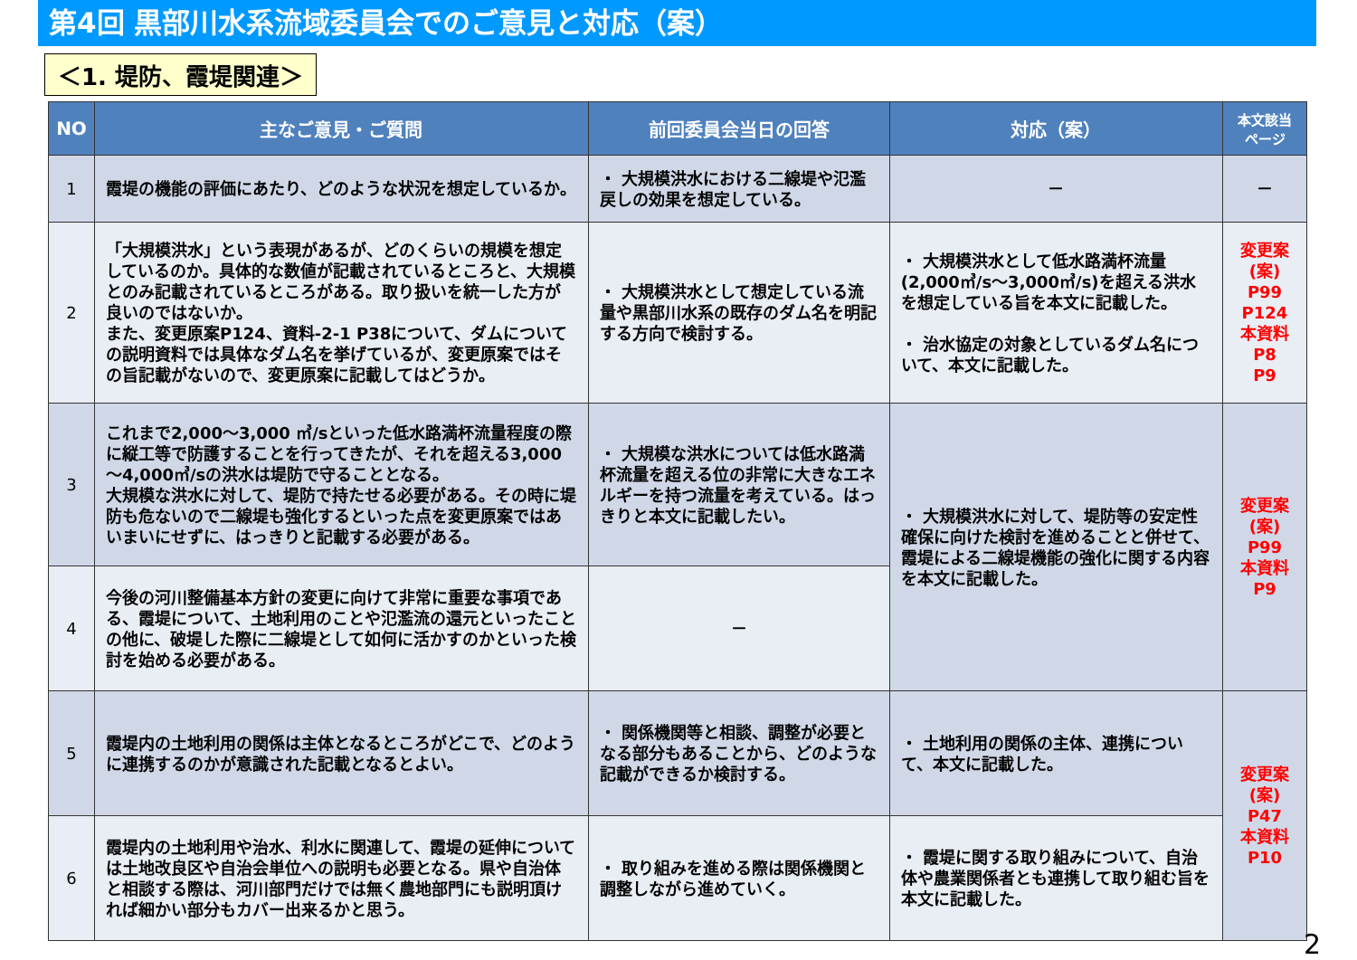第4回 黒部川水系流域委員会でのご意見と対応（案）
＜1. 堤防、霞堤関連＞
| NO | 主なご意見・ご質問 | 前回委員会当日の回答 | 対応（案） | 本文該当 ページ |
| --- | --- | --- | --- | --- |
| 1 | 霞堤の機能の評価にあたり、どのような状況を想定しているか。 | ・ 大規模洪水における二線堤や氾濫戻しの効果を想定している。 | － | － |
| 2 | 「大規模洪水」という表現があるが、どのくらいの規模を想定しているのか。具体的な数値が記載されているところと、大規模とのみ記載されているところがある。取り扱いを統一した方が良いのではないか。 また、変更原案P124、資料-2-1 P38について、ダムについての説明資料では具体なダム名を挙げているが、変更原案ではその旨記載がないので、変更原案に記載してはどうか。 | ・ 大規模洪水として想定している流量や黒部川水系の既存のダム名を明記する方向で検討する。 | ・ 大規模洪水として低水路満杯流量(2,000㎥/s～3,000㎥/s)を超える洪水を想定している旨を本文に記載した。 ・ 治水協定の対象としているダム名について、本文に記載した。 | 変更案 (案) P99 P124 本資料 P8 P9 |
| 3 | これまで2,000～3,000 ㎥/sといった低水路満杯流量程度の際に縦工等で防護することを行ってきたが、それを超える3,000～4,000㎥/sの洪水は堤防で守ることとなる。 大規模な洪水に対して、堤防で持たせる必要がある。その時に堤防も危ないので二線堤も強化するといった点を変更原案ではあいまいにせずに、はっきりと記載する必要がある。 | ・ 大規模な洪水については低水路満杯流量を超える位の非常に大きなエネルギーを持つ流量を考えている。はっきりと本文に記載したい。 | ・ 大規模洪水に対して、堤防等の安定性確保に向けた検討を進めることと併せて、霞堤による二線堤機能の強化に関する内容を本文に記載した。 | 変更案 (案) P99 本資料 P9 |
| 4 | 今後の河川整備基本方針の変更に向けて非常に重要な事項である、霞堤について、土地利用のことや氾濫流の還元といったことの他に、破堤した際に二線堤として如何に活かすのかといった検討を始める必要がある。 | － | | |
| 5 | 霞堤内の土地利用の関係は主体となるところがどこで、どのように連携するのかが意識された記載となるとよい。 | ・ 関係機関等と相談、調整が必要となる部分もあることから、どのような記載ができるか検討する。 | ・ 土地利用の関係の主体、連携について、本文に記載した。 | 変更案 (案) P47 本資料 P10 |
| 6 | 霞堤内の土地利用や治水、利水に関連して、霞堤の延伸については土地改良区や自治会単位への説明も必要となる。県や自治体と相談する際は、河川部門だけでは無く農地部門にも説明頂ければ細かい部分もカバー出来るかと思う。 | ・ 取り組みを進める際は関係機関と調整しながら進めていく。 | ・ 霞堤に関する取り組みについて、自治体や農業関係者とも連携して取り組む旨を本文に記載した。 | |
2